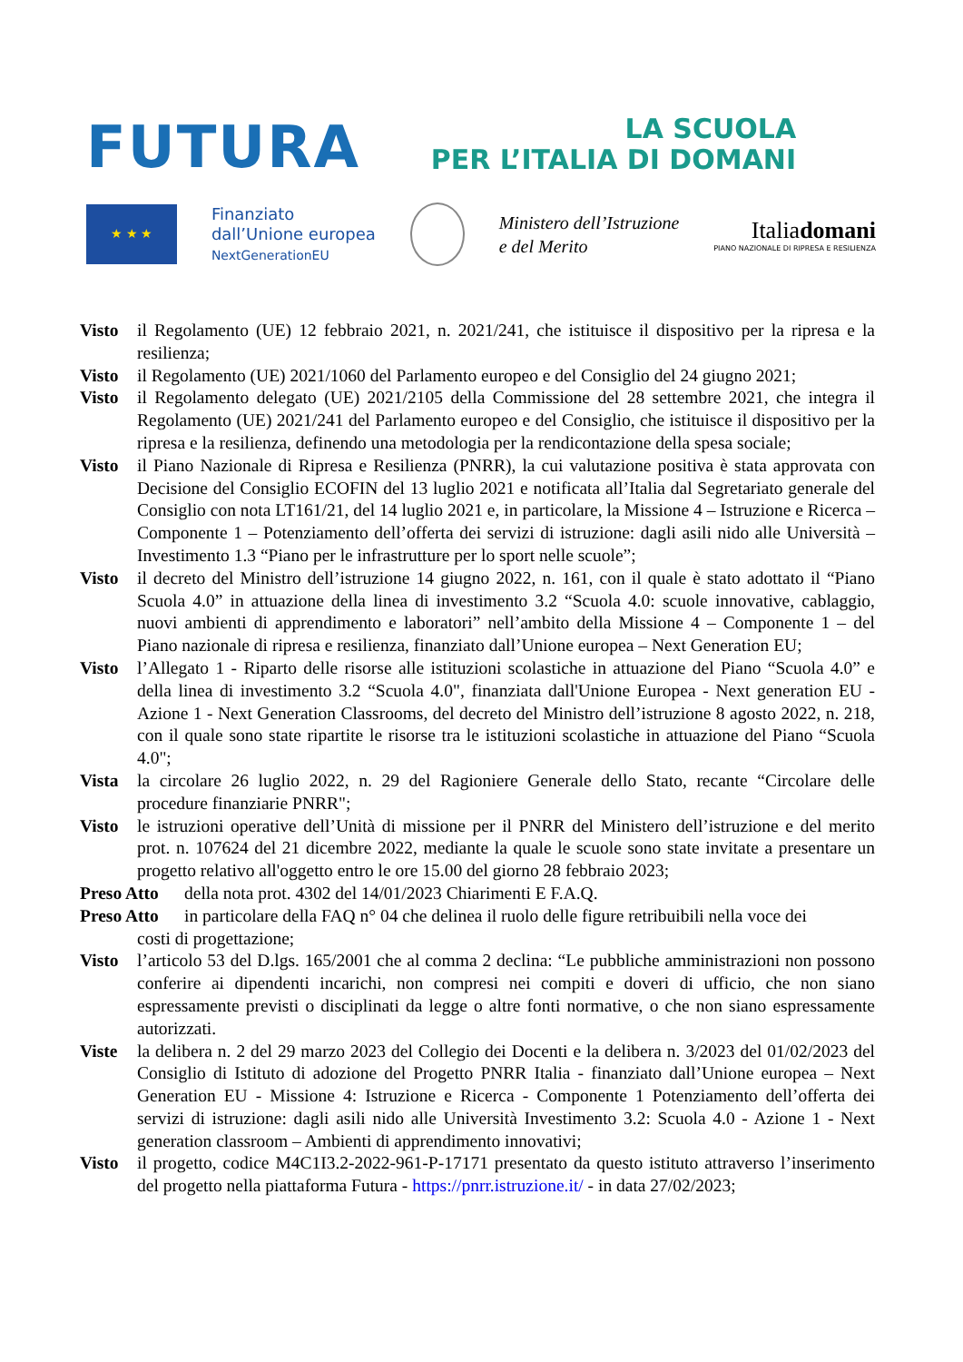FUTURA LA SCUOLA
PER L’ITALIA DI DOMANI
★ ★ ★
Finanziato
dall’Unione europea
NextGenerationEU
Ministero dell’Istruzione
e del Merito
Italiadomani
PIANO NAZIONALE DI RIPRESA E RESILIENZA
Visto il Regolamento (UE) 12 febbraio 2021, n. 2021/241, che istituisce il dispositivo per la ripresa e la resilienza;
Visto il Regolamento (UE) 2021/1060 del Parlamento europeo e del Consiglio del 24 giugno 2021;
Visto il Regolamento delegato (UE) 2021/2105 della Commissione del 28 settembre 2021, che integra il Regolamento (UE) 2021/241 del Parlamento europeo e del Consiglio, che istituisce il dispositivo per la ripresa e la resilienza, definendo una metodologia per la rendicontazione della spesa sociale;
Visto il Piano Nazionale di Ripresa e Resilienza (PNRR), la cui valutazione positiva è stata approvata con Decisione del Consiglio ECOFIN del 13 luglio 2021 e notificata all’Italia dal Segretariato generale del Consiglio con nota LT161/21, del 14 luglio 2021 e, in particolare, la Missione 4 – Istruzione e Ricerca – Componente 1 – Potenziamento dell’offerta dei servizi di istruzione: dagli asili nido alle Università – Investimento 1.3 “Piano per le infrastrutture per lo sport nelle scuole”;
Visto il decreto del Ministro dell’istruzione 14 giugno 2022, n. 161, con il quale è stato adottato il “Piano Scuola 4.0” in attuazione della linea di investimento 3.2 “Scuola 4.0: scuole innovative, cablaggio, nuovi ambienti di apprendimento e laboratori” nell’ambito della Missione 4 – Componente 1 – del Piano nazionale di ripresa e resilienza, finanziato dall’Unione europea – Next Generation EU;
Visto l’Allegato 1 - Riparto delle risorse alle istituzioni scolastiche in attuazione del Piano “Scuola 4.0” e della linea di investimento 3.2 “Scuola 4.0", finanziata dall'Unione Europea - Next generation EU - Azione 1 - Next Generation Classrooms, del decreto del Ministro dell’istruzione 8 agosto 2022, n. 218, con il quale sono state ripartite le risorse tra le istituzioni scolastiche in attuazione del Piano “Scuola 4.0";
Vista la circolare 26 luglio 2022, n. 29 del Ragioniere Generale dello Stato, recante “Circolare delle procedure finanziarie PNRR";
Visto le istruzioni operative dell’Unità di missione per il PNRR del Ministero dell’istruzione e del merito prot. n. 107624 del 21 dicembre 2022, mediante la quale le scuole sono state invitate a presentare un progetto relativo all'oggetto entro le ore 15.00 del giorno 28 febbraio 2023;
Preso Atto
della nota prot. 4302 del 14/01/2023 Chiarimenti E F.A.Q.
Preso Atto
in particolare della FAQ n° 04 che delinea il ruolo delle figure retribuibili nella voce dei
costi di progettazione;
Visto l’articolo 53 del D.lgs. 165/2001 che al comma 2 declina: “Le pubbliche amministrazioni non possono conferire ai dipendenti incarichi, non compresi nei compiti e doveri di ufficio, che non siano espressamente previsti o disciplinati da legge o altre fonti normative, o che non siano espressamente autorizzati.
Viste la delibera n. 2 del 29 marzo 2023 del Collegio dei Docenti e la delibera n. 3/2023 del 01/02/2023 del Consiglio di Istituto di adozione del Progetto PNRR Italia - finanziato dall’Unione europea – Next Generation EU - Missione 4: Istruzione e Ricerca - Componente 1 Potenziamento dell’offerta dei servizi di istruzione: dagli asili nido alle Università Investimento 3.2: Scuola 4.0 - Azione 1 - Next generation classroom – Ambienti di apprendimento innovativi;
Visto il progetto, codice M4C1I3.2-2022-961-P-17171 presentato da questo istituto attraverso l’inserimento del progetto nella piattaforma Futura - https://pnrr.istruzione.it/ - in data 27/02/2023;